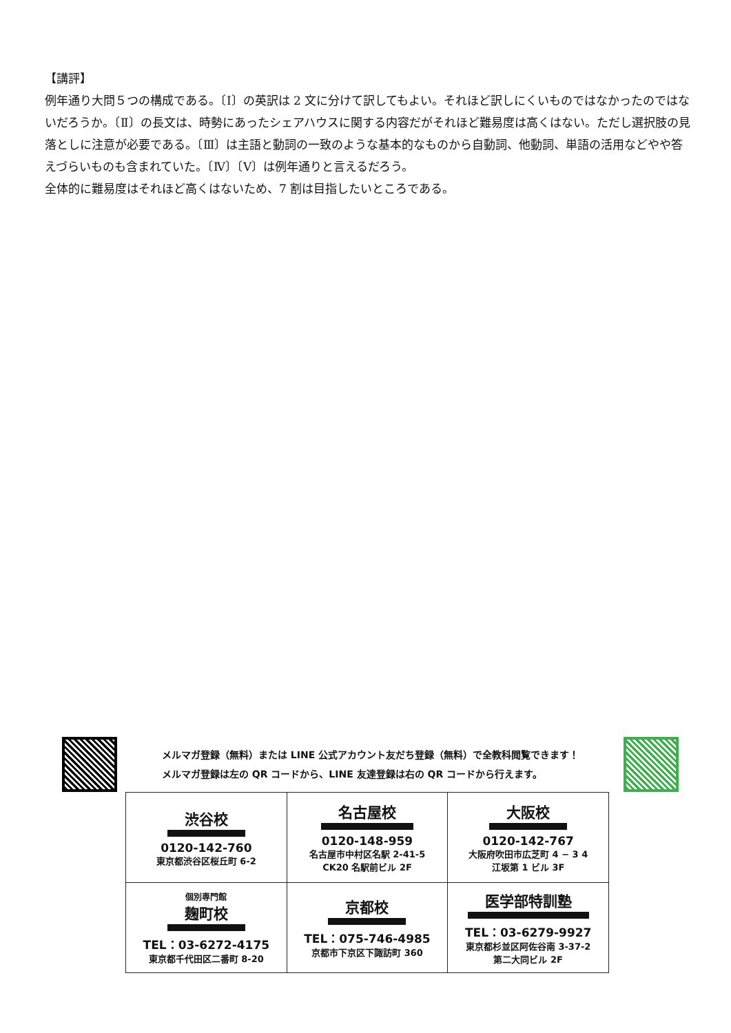【講評】
例年通り大問５つの構成である。〔Ⅰ〕の英訳は 2 文に分けて訳してもよい。それほど訳しにくいものではなかったのではないだろうか。〔Ⅱ〕の長文は、時勢にあったシェアハウスに関する内容だがそれほど難易度は高くはない。ただし選択肢の見落としに注意が必要である。〔Ⅲ〕は主語と動詞の一致のような基本的なものから自動詞、他動詞、単語の活用などやや答えづらいものも含まれていた。〔Ⅳ〕〔Ⅴ〕は例年通りと言えるだろう。
全体的に難易度はそれほど高くはないため、7 割は目指したいところである。
メルマガ登録（無料）または LINE 公式アカウント友だち登録（無料）で全教科閲覧できます！
メルマガ登録は左の QR コードから、LINE 友達登録は右の QR コードから行えます。
| 渋谷校 0120-142-760 東京都渋谷区桜丘町 6-2 | 名古屋校 0120-148-959 名古屋市中村区名駅 2-41-5 CK20 名駅前ビル 2F | 大阪校 0120-142-767 大阪府吹田市広芝町 4 − 3 4 江坂第 1 ビル 3F |
| 個別専門館 麹町校 TEL：03-6272-4175 東京都千代田区二番町 8-20 | 京都校 TEL：075-746-4985 京都市下京区下諏訪町 360 | 医学部特訓塾 TEL：03-6279-9927 東京都杉並区阿佐谷南 3-37-2 第二大同ビル 2F |